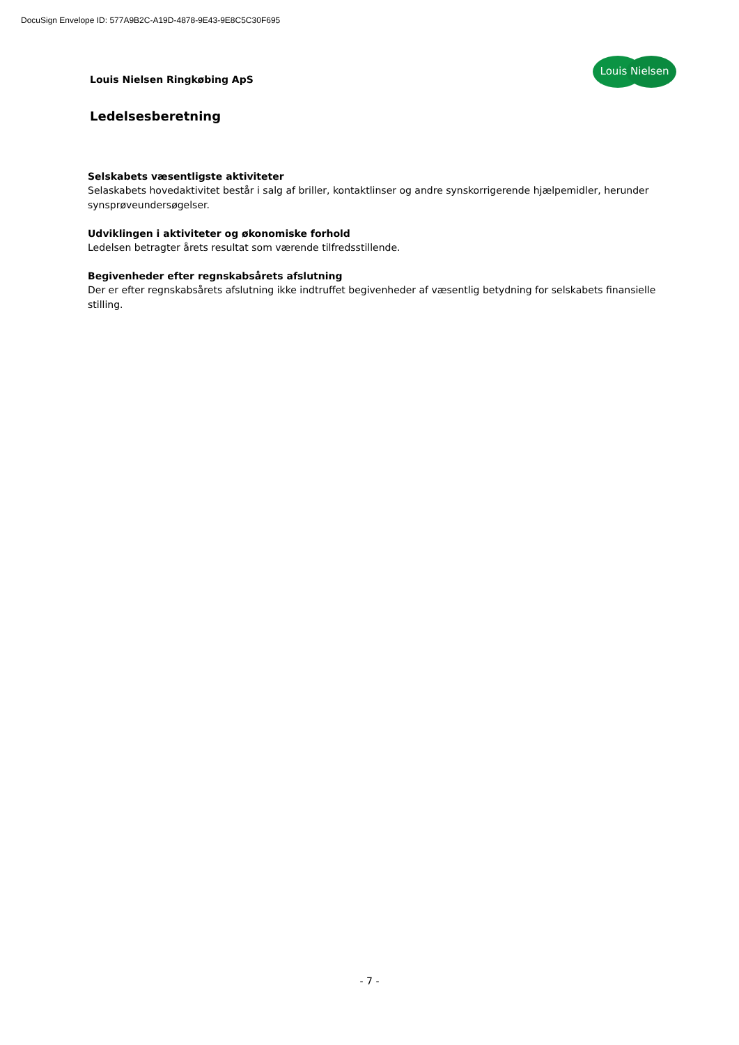DocuSign Envelope ID: 577A9B2C-A19D-4878-9E43-9E8C5C30F695
Louis Nielsen Ringkøbing ApS
Louis Nielsen
Ledelsesberetning
Selskabets væsentligste aktiviteter
Selaskabets hovedaktivitet består i salg af briller, kontaktlinser og andre synskorrigerende hjælpemidler, herunder synsprøveundersøgelser.
Udviklingen i aktiviteter og økonomiske forhold
Ledelsen betragter årets resultat som værende tilfredsstillende.
Begivenheder efter regnskabsårets afslutning
Der er efter regnskabsårets afslutning ikke indtruffet begivenheder af væsentlig betydning for selskabets finansielle stilling.
- 7 -